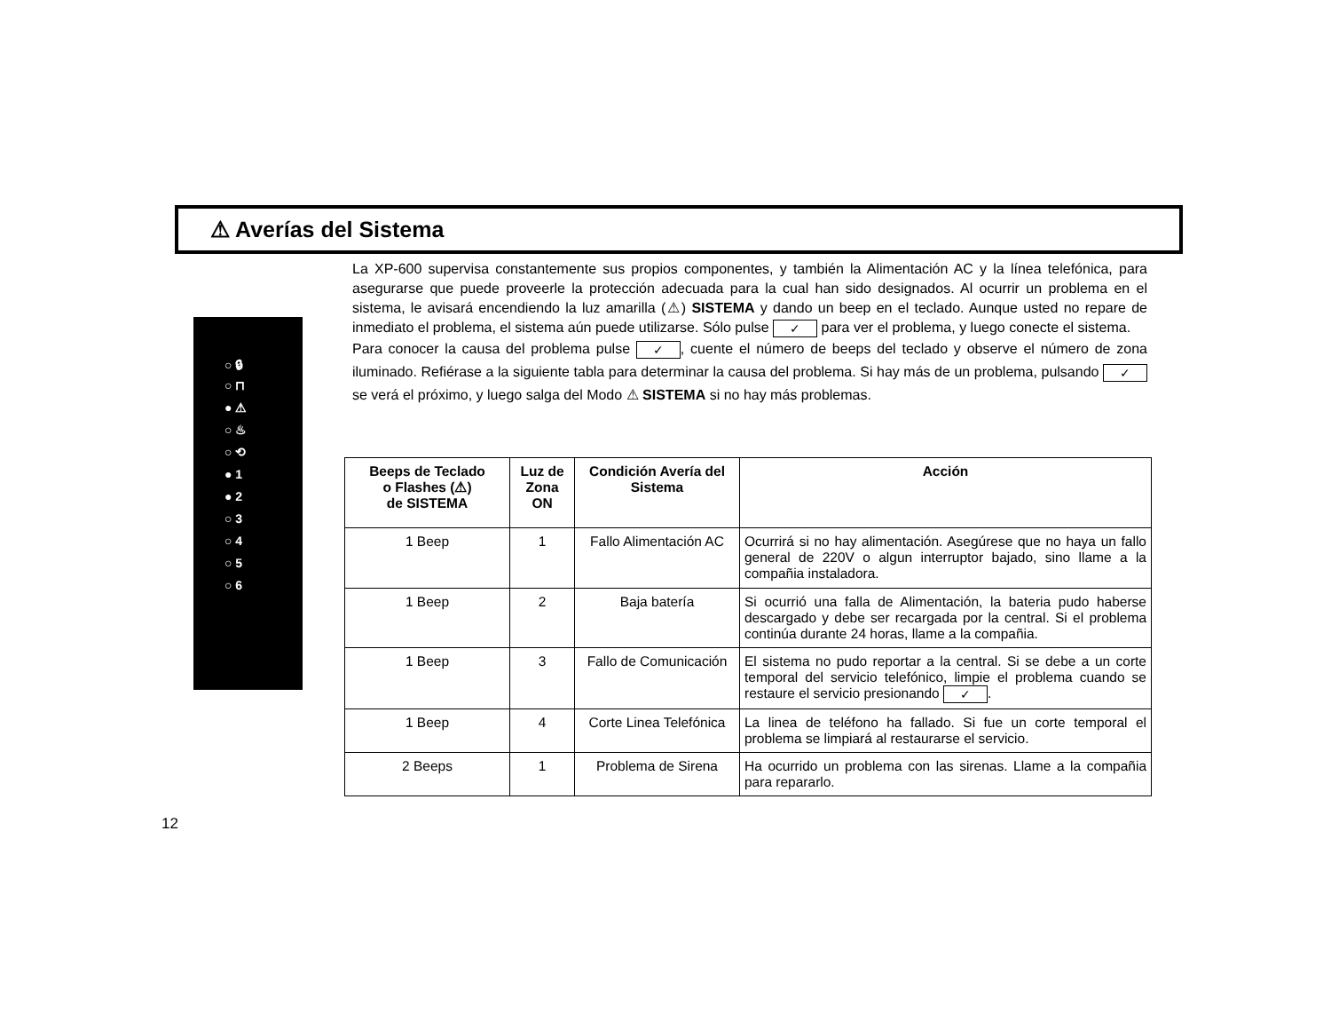⚠ Averías del Sistema
○ 🔒︎
○ ⊓
● ⚠
○ ♨
○ ⟲
● 1
● 2
○ 3
○ 4
○ 5
○ 6
La XP-600 supervisa constantemente sus propios componentes, y también la Alimentación AC y la línea telefónica, para asegurarse que puede proveerle la protección adecuada para la cual han sido designados. Al ocurrir un problema en el sistema, le avisará encendiendo la luz amarilla (⚠) SISTEMA y dando un beep en el teclado. Aunque usted no repare de inmediato el problema, el sistema aún puede utilizarse. Sólo pulse ✓ para ver el problema, y luego conecte el sistema.
Para conocer la causa del problema pulse ✓, cuente el número de beeps del teclado y observe el número de zona iluminado. Refiérase a la siguiente tabla para determinar la causa del problema. Si hay más de un problema, pulsando ✓ se verá el próximo, y luego salga del Modo ⚠ SISTEMA si no hay más problemas.
| Beeps de Teclado o Flashes (⚠) de SISTEMA | Luz de Zona ON | Condición Avería del Sistema | Acción |
| --- | --- | --- | --- |
| 1 Beep | 1 | Fallo Alimentación AC | Ocurrirá si no hay alimentación. Asegúrese que no haya un fallo general de 220V o algun interruptor bajado, sino llame a la compañia instaladora. |
| 1 Beep | 2 | Baja batería | Si ocurrió una falla de Alimentación, la bateria pudo haberse descargado y debe ser recargada por la central. Si el problema continúa durante 24 horas, llame a la compañia. |
| 1 Beep | 3 | Fallo de Comunicación | El sistema no pudo reportar a la central. Si se debe a un corte temporal del servicio telefónico, limpie el problema cuando se restaure el servicio presionando ✓ . |
| 1 Beep | 4 | Corte Linea Telefónica | La linea de teléfono ha fallado. Si fue un corte temporal el problema se limpiará al restaurarse el servicio. |
| 2 Beeps | 1 | Problema de Sirena | Ha ocurrido un problema con las sirenas. Llame a la compañia para repararlo. |
12